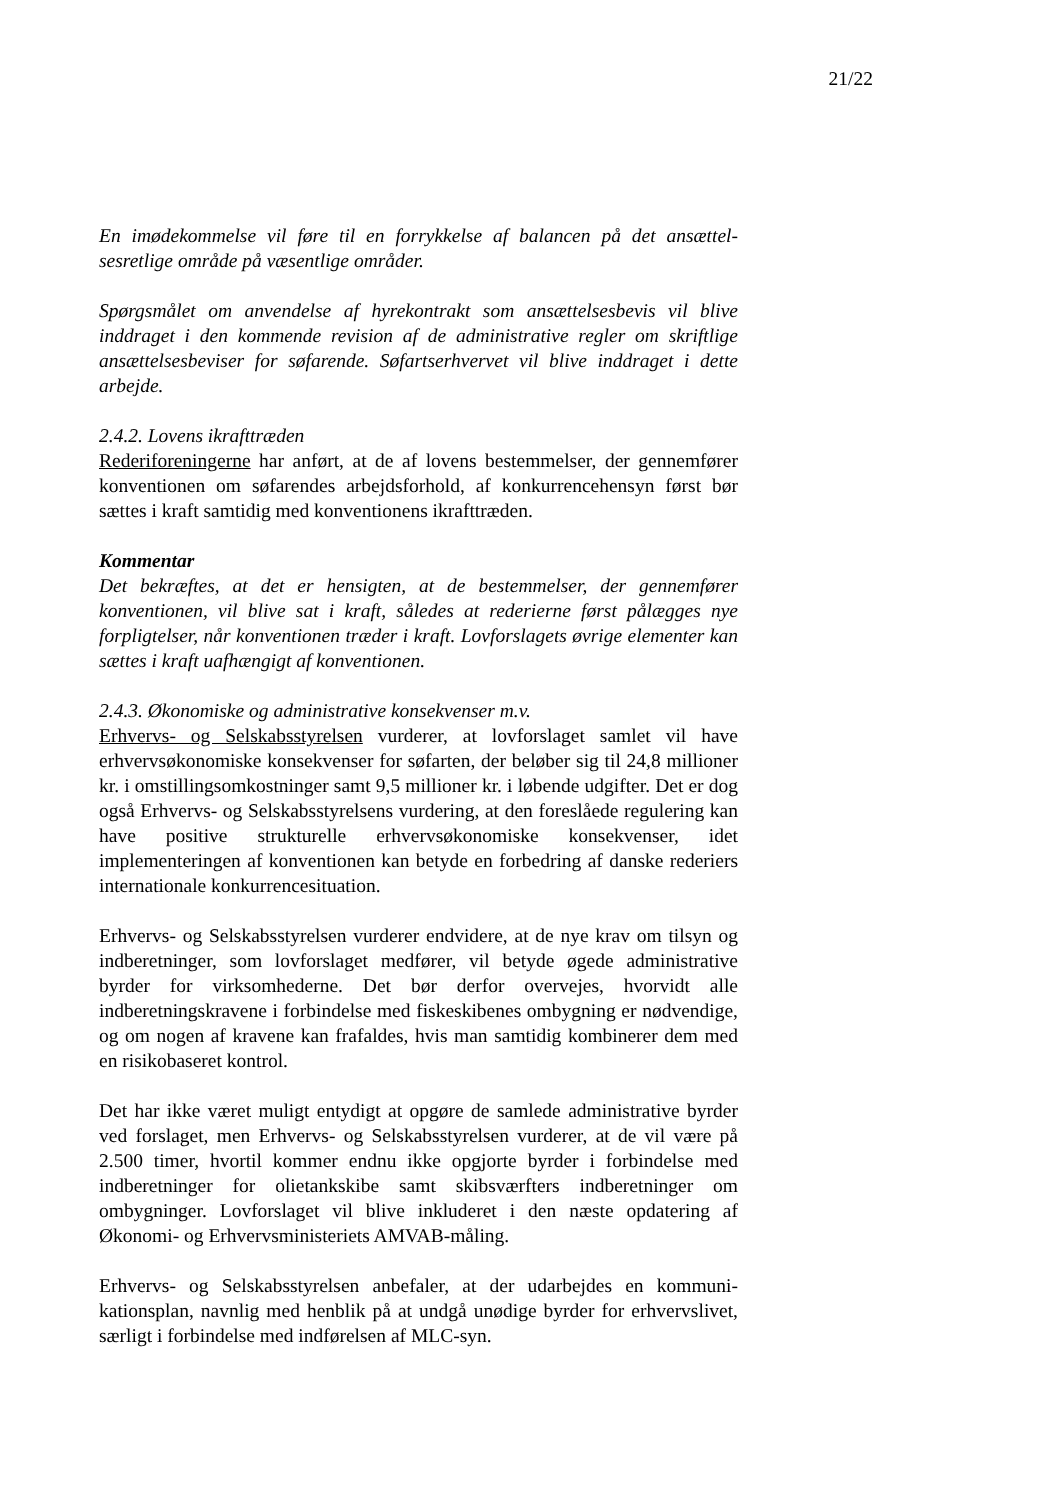21/22
En imødekommelse vil føre til en forrykkelse af balancen på det ansættel­sesretlige område på væsentlige områder.
Spørgsmålet om anvendelse af hyrekontrakt som ansættelsesbevis vil bli­ve inddraget i den kommende revision af de administrative regler om skriftlige ansættelsesbeviser for søfarende. Søfartserhvervet vil blive ind­draget i dette arbejde.
2.4.2. Lovens ikrafttræden
Rederiforeningerne har anført, at de af lovens bestemmelser, der gennem­fører konventionen om søfarendes arbejdsforhold, af konkurrencehensyn først bør sættes i kraft samtidig med konventionens ikrafttræden.
Kommentar
Det bekræftes, at det er hensigten, at de bestemmelser, der gennemfører konventionen, vil blive sat i kraft, således at rederierne først pålægges nye forpligtelser, når konventionen træder i kraft. Lovforslagets øvrige elementer kan sættes i kraft uafhængigt af konventionen.
2.4.3. Økonomiske og administrative konsekvenser m.v.
Erhvervs- og Selskabsstyrelsen vurderer, at lovforslaget samlet vil have erhvervsøkonomiske konsekvenser for søfarten, der beløber sig til 24,8 millioner kr. i omstillingsomkostninger samt 9,5 millioner kr. i løbende udgifter. Det er dog også Erhvervs- og Selskabsstyrelsens vurdering, at den foreslåede regulering kan have positive strukturelle erhvervsøkono­miske konsekvenser, idet implementeringen af konventionen kan betyde en forbedring af danske rederiers internationale konkurrencesituation.
Erhvervs- og Selskabsstyrelsen vurderer endvidere, at de nye krav om til­syn og indberetninger, som lovforslaget medfører, vil betyde øgede ad­ministrative byrder for virksomhederne. Det bør derfor overvejes, hvorvidt alle indberetningskravene i forbindelse med fiskeskibenes ombygning er nødvendige, og om nogen af kravene kan frafaldes, hvis man samtidig kombinerer dem med en risikobaseret kontrol.
Det har ikke været muligt entydigt at opgøre de samlede administrative byrder ved forslaget, men Erhvervs- og Selskabsstyrelsen vurderer, at de vil være på 2.500 timer, hvortil kommer endnu ikke opgjorte byrder i for­bindelse med indberetninger for olietankskibe samt skibsværfters indbe­retninger om ombygninger. Lovforslaget vil blive inkluderet i den næste opdatering af Økonomi- og Erhvervsministeriets AMVAB-måling.
Erhvervs- og Selskabsstyrelsen anbefaler, at der udarbejdes en kommuni­kationsplan, navnlig med henblik på at undgå unødige byrder for er­hvervslivet, særligt i forbindelse med indførelsen af MLC-syn.